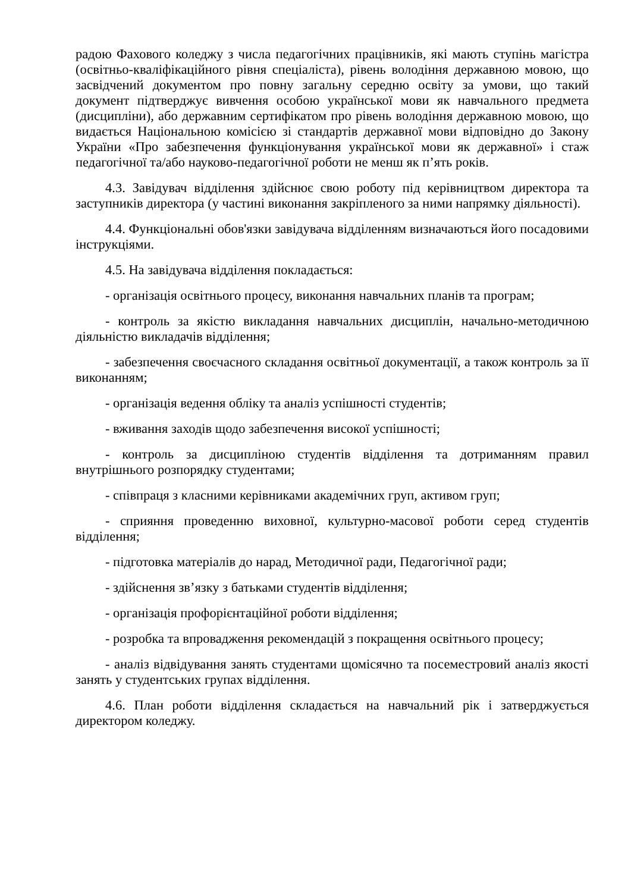радою Фахового коледжу з числа педагогічних працівників, які мають ступінь магістра (освітньо-кваліфікаційного рівня спеціаліста), рівень володіння державною мовою, що засвідчений документом про повну загальну середню освіту за умови, що такий документ підтверджує вивчення особою української мови як навчального предмета (дисципліни), або державним сертифікатом про рівень володіння державною мовою, що видається Національною комісією зі стандартів державної мови відповідно до Закону України «Про забезпечення функціонування української мови як державної» і стаж педагогічної та/або науково-педагогічної роботи не менш як п’ять років.
4.3. Завідувач відділення здійснює свою роботу під керівництвом директора та заступників директора (у частині виконання закріпленого за ними напрямку діяльності).
4.4. Функціональні обов'язки завідувача відділенням визначаються його посадовими інструкціями.
4.5. На завідувача відділення покладається:
- організація освітнього процесу, виконання навчальних планів та програм;
- контроль за якістю викладання навчальних дисциплін, начально-методичною діяльністю викладачів відділення;
- забезпечення своєчасного складання освітньої документації, а також контроль за її виконанням;
- організація ведення обліку та аналіз успішності студентів;
- вживання заходів щодо забезпечення високої успішності;
- контроль за дисципліною студентів відділення та дотриманням правил внутрішнього розпорядку студентами;
- співпраця з класними керівниками академічних груп, активом груп;
- сприяння проведенню виховної, культурно-масової роботи серед студентів відділення;
- підготовка матеріалів до нарад, Методичної ради, Педагогічної ради;
- здійснення зв’язку з батьками студентів відділення;
- організація профорієнтаційної роботи відділення;
- розробка та впровадження рекомендацій з покращення освітнього процесу;
- аналіз відвідування занять студентами щомісячно та посеместровий аналіз якості занять у студентських групах відділення.
4.6. План роботи відділення складається на навчальний рік і затверджується директором коледжу.